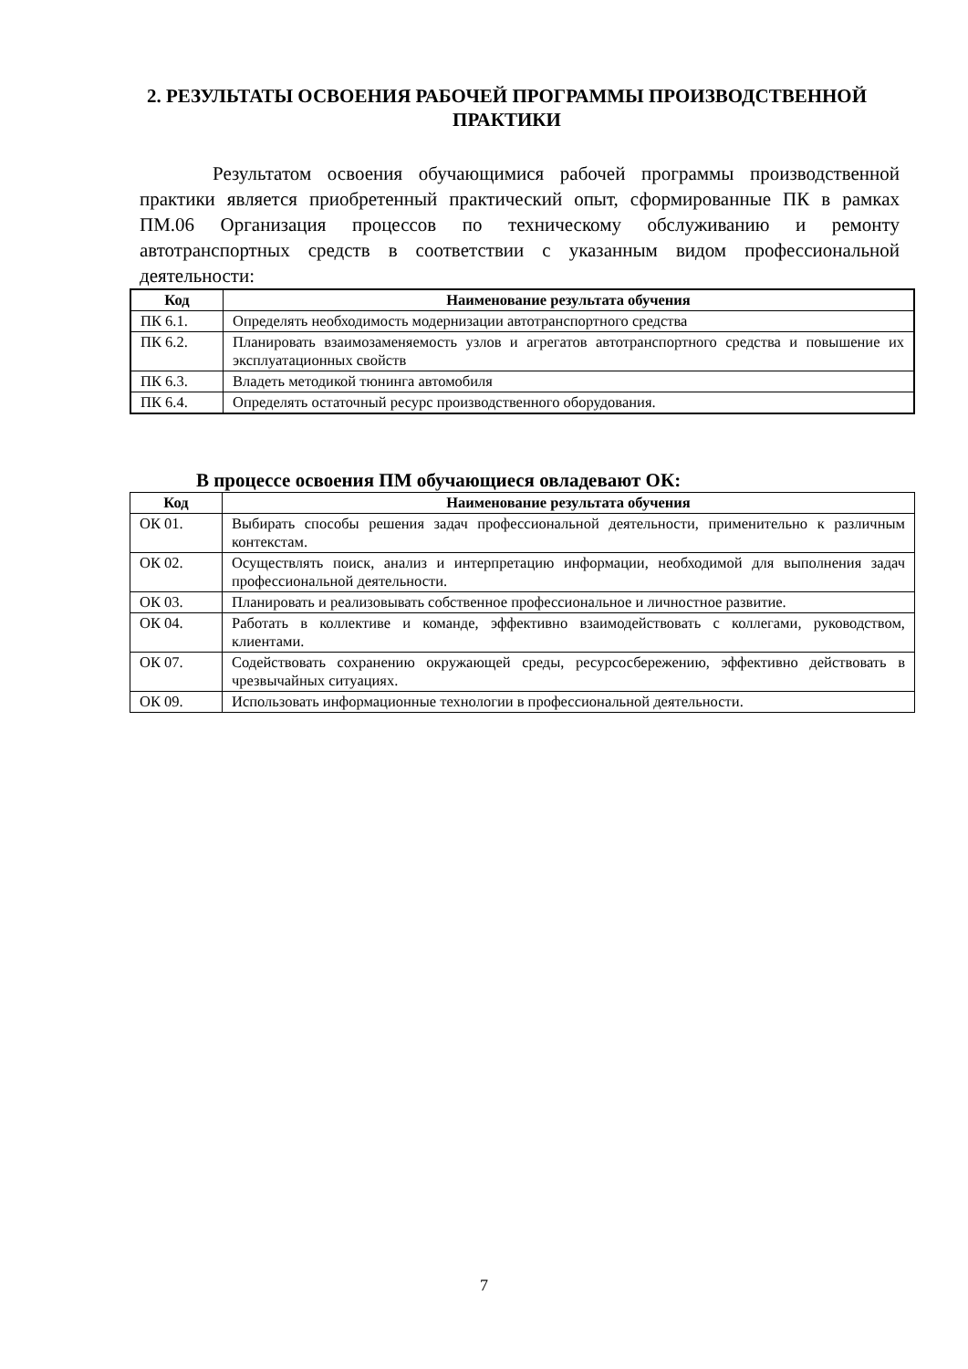2. РЕЗУЛЬТАТЫ ОСВОЕНИЯ РАБОЧЕЙ ПРОГРАММЫ ПРОИЗВОДСТВЕННОЙ ПРАКТИКИ
Результатом освоения обучающимися рабочей программы производственной практики является приобретенный практический опыт, сформированные ПК в рамках ПМ.06 Организация процессов по техническому обслуживанию и ремонту автотранспортных средств в соответствии с указанным видом профессиональной деятельности:
| Код | Наименование результата обучения |
| --- | --- |
| ПК 6.1. | Определять необходимость модернизации автотранспортного средства |
| ПК 6.2. | Планировать взаимозаменяемость узлов и агрегатов автотранспортного средства и повышение их эксплуатационных свойств |
| ПК 6.3. | Владеть методикой тюнинга автомобиля |
| ПК 6.4. | Определять остаточный ресурс производственного оборудования. |
В процессе освоения ПМ обучающиеся овладевают ОК:
| Код | Наименование результата обучения |
| --- | --- |
| ОК 01. | Выбирать способы решения задач профессиональной деятельности, применительно к различным контекстам. |
| ОК 02. | Осуществлять поиск, анализ и интерпретацию информации, необходимой для выполнения задач профессиональной деятельности. |
| ОК 03. | Планировать и реализовывать собственное профессиональное и личностное развитие. |
| ОК 04. | Работать в коллективе и команде, эффективно взаимодействовать с коллегами, руководством, клиентами. |
| ОК 07. | Содействовать сохранению окружающей среды, ресурсосбережению, эффективно действовать в чрезвычайных ситуациях. |
| ОК 09. | Использовать информационные технологии в профессиональной деятельности. |
7